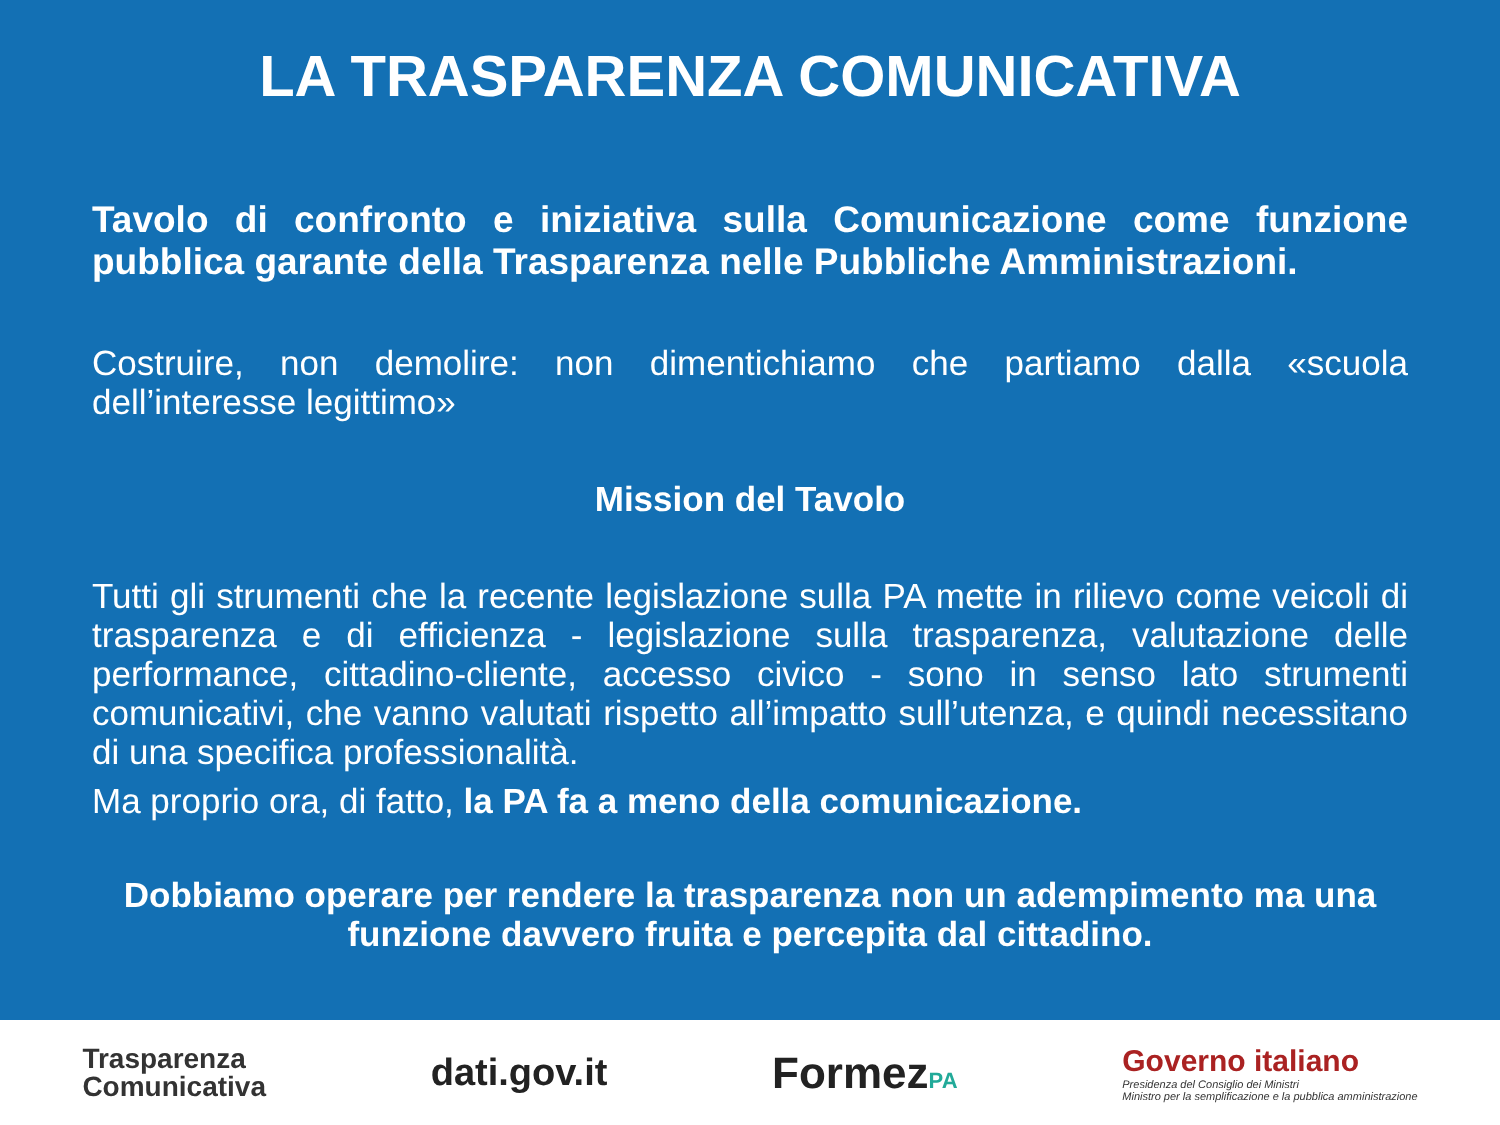LA TRASPARENZA COMUNICATIVA
Tavolo di confronto e iniziativa sulla Comunicazione come funzione pubblica garante della Trasparenza nelle Pubbliche Amministrazioni.
Costruire, non demolire: non dimentichiamo che partiamo dalla «scuola dell’interesse legittimo»
Mission del Tavolo
Tutti gli strumenti che la recente legislazione sulla PA mette in rilievo come veicoli di trasparenza e di efficienza - legislazione sulla trasparenza, valutazione delle performance, cittadino-cliente, accesso civico - sono in senso lato strumenti comunicativi, che vanno valutati rispetto all’impatto sull’utenza, e quindi necessitano di una specifica professionalità.
Ma proprio ora, di fatto, la PA fa a meno della comunicazione.
Dobbiamo operare per rendere la trasparenza non un adempimento ma una funzione davvero fruita e percepita dal cittadino.
Trasparenza
Comunicativa
dati.gov.it
FormezPA
Governo italiano
Presidenza del Consiglio dei Ministri
Ministro per la semplificazione e la pubblica amministrazione